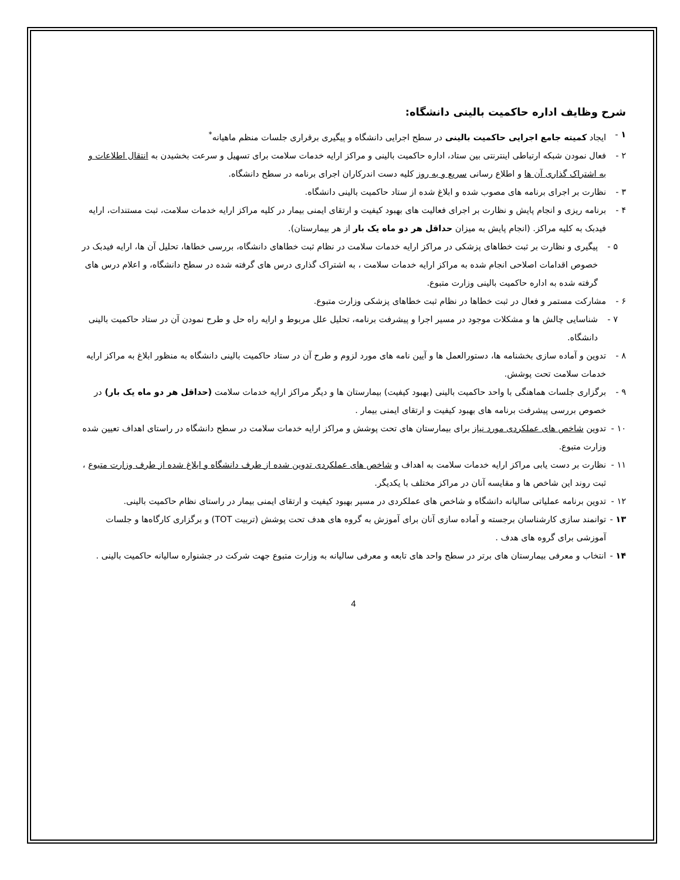شرح وظایف اداره حاکمیت بالینی دانشگاه:
۱ - ایجاد کمیته جامع اجرایی حاکمیت بالینی در سطح اجرایی دانشگاه و پیگیری برقراری جلسات منظم ماهیانه<sup>*</sup>
۲ - فعال نمودن شبکه ارتباطی اینترنتی بین ستاد، اداره حاکمیت بالینی و مراکز ارایه خدمات سلامت برای تسهیل و سرعت بخشیدن به انتقال اطلاعات و به اشتراک گذاری آن ها و اطلاع رسانی سریع و به روز کلیه دست اندرکاران اجرای برنامه در سطح دانشگاه.
۳ - نظارت بر اجرای برنامه های مصوب شده و ابلاغ شده از ستاد حاکمیت بالینی دانشگاه.
۴ - برنامه ریزی و انجام پایش و نظارت بر اجرای فعالیت های بهبود کیفیت و ارتقای ایمنی بیمار در کلیه مراکز ارایه خدمات سلامت، ثبت مستندات، ارایه فیدبک به کلیه مراکز. (انجام پایش به میزان حداقل هر دو ماه یک بار از هر بیمارستان).
۵ - پیگیری و نظارت بر ثبت خطاهای پزشکی در مراکز ارایه خدمات سلامت در نظام ثبت خطاهای دانشگاه، بررسی خطاها، تحلیل آن ها، ارایه فیدبک در خصوص اقدامات اصلاحی انجام شده به مراکز ارایه خدمات سلامت ، به اشتراک گذاری درس های گرفته شده در سطح دانشگاه، و اعلام درس های گرفته شده به اداره حاکمیت بالینی وزارت متبوع.
۶ - مشارکت مستمر و فعال در ثبت خطاها در نظام ثبت خطاهای پزشکی وزارت متبوع.
۷ - شناسایی چالش ها و مشکلات موجود در مسیر اجرا و پیشرفت برنامه، تحلیل علل مربوط و ارایه راه حل و طرح نمودن آن در ستاد حاکمیت بالینی دانشگاه.
۸ - تدوین و آماده سازی بخشنامه ها، دستورالعمل ها و آیین نامه های مورد لزوم و طرح آن در ستاد حاکمیت بالینی دانشگاه به منظور ابلاغ به مراکز ارایه خدمات سلامت تحت پوشش.
۹ - برگزاری جلسات هماهنگی با واحد حاکمیت بالینی (بهبود کیفیت) بیمارستان ها و دیگر مراکز ارایه خدمات سلامت (حداقل هر دو ماه یک بار) در خصوص بررسی پیشرفت برنامه های بهبود کیفیت و ارتقای ایمنی بیمار .
۱۰ -
تدوین شاخص های عملکردی مورد نیاز برای بیمارستان های تحت پوشش و مراکز ارایه خدمات سلامت در سطح دانشگاه در راستای اهداف تعیین شده وزارت متبوع.
۱۱ -
نظارت بر دست یابی مراکز ارایه خدمات سلامت به اهداف و شاخص های عملکردی تدوین شده از طرف دانشگاه و ابلاغ شده از طرف وزارت متبوع ، ثبت روند این شاخص ها و مقایسه آنان در مراکز مختلف با یکدیگر.
۱۲ -
تدوین برنامه عملیاتی سالیانه دانشگاه و شاخص های عملکردی در مسیر بهبود کیفیت و ارتقای ایمنی بیمار در راستای نظام حاکمیت بالینی.
۱۳ -
توانمند سازی کارشناسان برجسته و آماده سازی آنان برای آموزش به گروه های هدف تحت پوشش (تربیت TOT) و برگزاری کارگاه‌ها و جلسات آموزشی برای گروه های هدف .
۱۴ -
انتخاب و معرفی بیمارستان های برتر در سطح واحد های تابعه و معرفی سالیانه به وزارت متبوع جهت شرکت در جشنواره سالیانه حاکمیت بالینی .
4